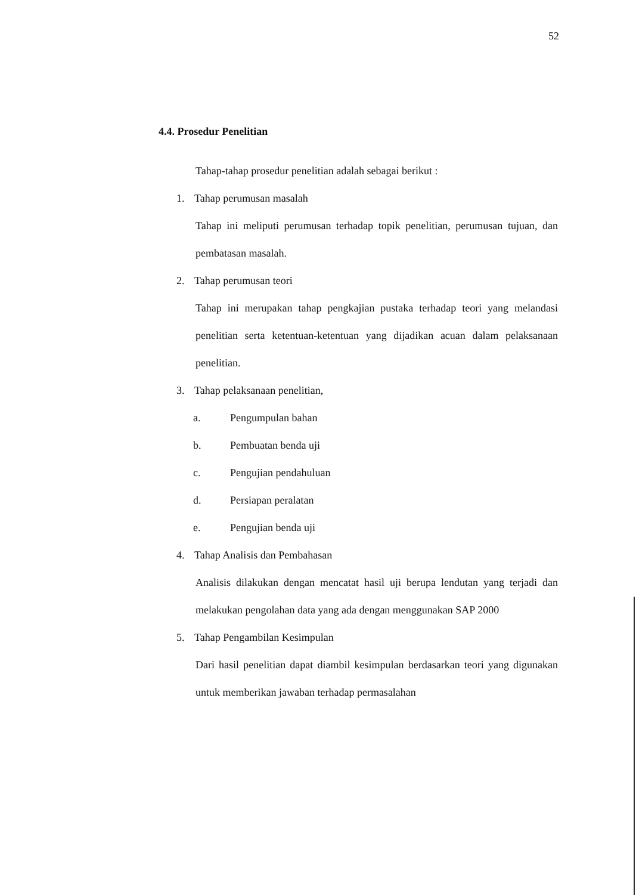52
4.4. Prosedur Penelitian
Tahap-tahap prosedur penelitian adalah sebagai berikut :
1. Tahap perumusan masalah
Tahap ini meliputi perumusan terhadap topik penelitian, perumusan tujuan, dan pembatasan masalah.
2. Tahap perumusan teori
Tahap ini merupakan tahap pengkajian pustaka terhadap teori yang melandasi penelitian serta ketentuan-ketentuan yang dijadikan acuan dalam pelaksanaan penelitian.
3. Tahap pelaksanaan penelitian,
a. Pengumpulan bahan
b. Pembuatan benda uji
c. Pengujian pendahuluan
d. Persiapan peralatan
e. Pengujian benda uji
4. Tahap Analisis dan Pembahasan
Analisis dilakukan dengan mencatat hasil uji berupa lendutan yang terjadi dan melakukan pengolahan data yang ada dengan menggunakan SAP 2000
5. Tahap Pengambilan Kesimpulan
Dari hasil penelitian dapat diambil kesimpulan berdasarkan teori yang digunakan untuk memberikan jawaban terhadap permasalahan